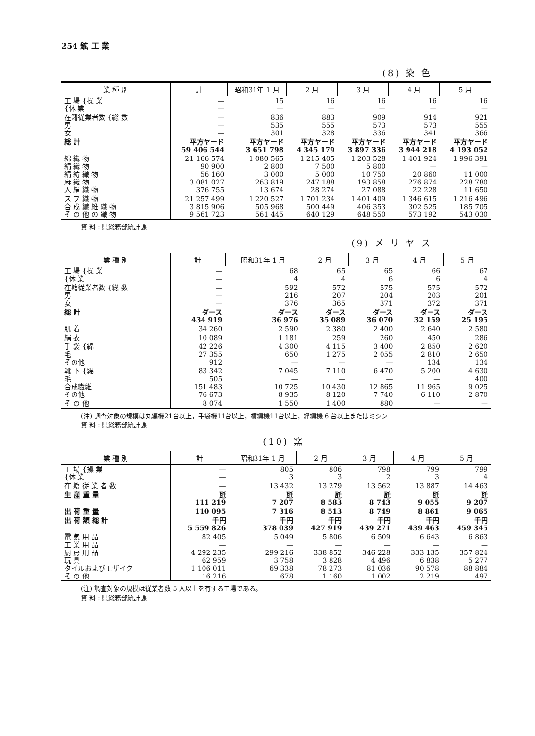254 鉱 工 業
(8) 染 色
| 業 種 別 | 計 | 昭和31年 1 月 | 2 月 | 3 月 | 4 月 | 5 月 |
| --- | --- | --- | --- | --- | --- | --- |
| 工 場 {操 業 {休 業 | — — | 15 — | 16 — | 16 — | 16 — | 16 — |
| 在籍従業者数 {総 数 男 女 | — — — | 836 535 301 | 883 555 328 | 909 573 336 | 914 573 341 | 921 555 366 |
| 総 計 | 平方ヤード 59 406 544 | 平方ヤード 3 651 798 | 平方ヤード 4 345 179 | 平方ヤード 3 897 336 | 平方ヤード 3 944 218 | 平方ヤード 4 193 052 |
| 綿 織 物 絹 織 物 絹 紡 織 物 麻 織 物 人 絹 織 物 | 21 166 574 90 900 56 160 3 081 027 376 755 | 1 080 565 2 800 3 000 263 819 13 674 | 1 215 405 7 500 5 000 247 188 28 274 | 1 203 528 5 800 10 750 193 858 27 088 | 1 401 924 — 20 860 276 874 22 228 | 1 996 391 — 11 000 228 780 11 650 |
| ス フ 織 物 合 成 繊 維 織 物 そ の 他 の 織 物 | 21 257 499 3 815 906 9 561 723 | 1 220 527 505 968 561 445 | 1 701 234 500 449 640 129 | 1 401 409 406 353 648 550 | 1 346 615 302 525 573 192 | 1 216 496 185 705 543 030 |
資 料 : 県総務部統計課
(9) メ リ ヤ ス
| 業 種 別 | 計 | 昭和31年 1 月 | 2 月 | 3 月 | 4 月 | 5 月 |
| --- | --- | --- | --- | --- | --- | --- |
| 工 場 {操 業 {休 業 | — — | 68 4 | 65 4 | 65 6 | 66 6 | 67 4 |
| 在籍従業者数 {総 数 男 女 | — — — | 592 216 376 | 572 207 365 | 575 204 371 | 575 203 372 | 572 201 371 |
| 総 計 | ダース 434 919 | ダース 36 976 | ダース 35 089 | ダース 36 070 | ダース 32 159 | ダース 25 195 |
| 肌 着 | 34 260 | 2 590 | 2 380 | 2 400 | 2 640 | 2 580 |
| 絹 衣 | 10 089 | 1 181 | 259 | 260 | 450 | 286 |
| 手 袋 {綿 毛 その他 | 42 226 27 355 912 | 4 300 650 — | 4 115 1 275 — | 3 400 2 055 — | 2 850 2 810 134 | 2 620 2 650 134 |
| 靴 下 {綿 毛 合成繊維 その他 | 83 342 505 151 483 76 673 | 7 045 — 10 725 8 935 | 7 110 — 10 430 8 120 | 6 470 — 12 865 7 740 | 5 200 — 11 965 6 110 | 4 630 400 9 025 2 870 |
| そ の 他 | 8 074 | 1 550 | 1 400 | 880 | — | — |
(注) 調査対象の規模は丸編機21台以上，手袋機11台以上，横編機11台以上，経編機 6 台以上またはミシン
資 料 : 県総務部統計課
(10) 窯
| 業 種 別 | 計 | 昭和31年 1 月 | 2 月 | 3 月 | 4 月 | 5 月 |
| --- | --- | --- | --- | --- | --- | --- |
| 工 場 {操 業 {休 業 | — — | 805 3 | 806 3 | 798 2 | 799 3 | 799 4 |
| 在 籍 従 業 者 数 | — | 13 432 | 13 279 | 13 562 | 13 887 | 14 463 |
| 生 産 重 量 | 瓩 111 219 | 瓩 7 207 | 瓩 8 583 | 瓩 8 743 | 瓩 9 055 | 瓩 9 207 |
| 出 荷 重 量 | 110 095 | 7 316 | 8 513 | 8 749 | 8 861 | 9 065 |
| 出 荷 額 総 計 | 千円 5 559 826 | 千円 378 039 | 千円 427 919 | 千円 439 271 | 千円 439 463 | 千円 459 345 |
| 電 気 用 品 工 業 用 品 厨 房 用 品 玩 具 タイルおよびモザイク そ の 他 | 82 405 — 4 292 235 62 959 1 106 011 16 216 | 5 049 — 299 216 3 758 69 338 678 | 5 806 — 338 852 3 828 78 273 1 160 | 6 509 — 346 228 4 496 81 036 1 002 | 6 643 — 333 135 6 838 90 578 2 219 | 6 863 — 357 824 5 277 88 884 497 |
(注) 調査対象の規模は従業者数 5 人以上を有する工場である。
資 料 : 県総務部統計課